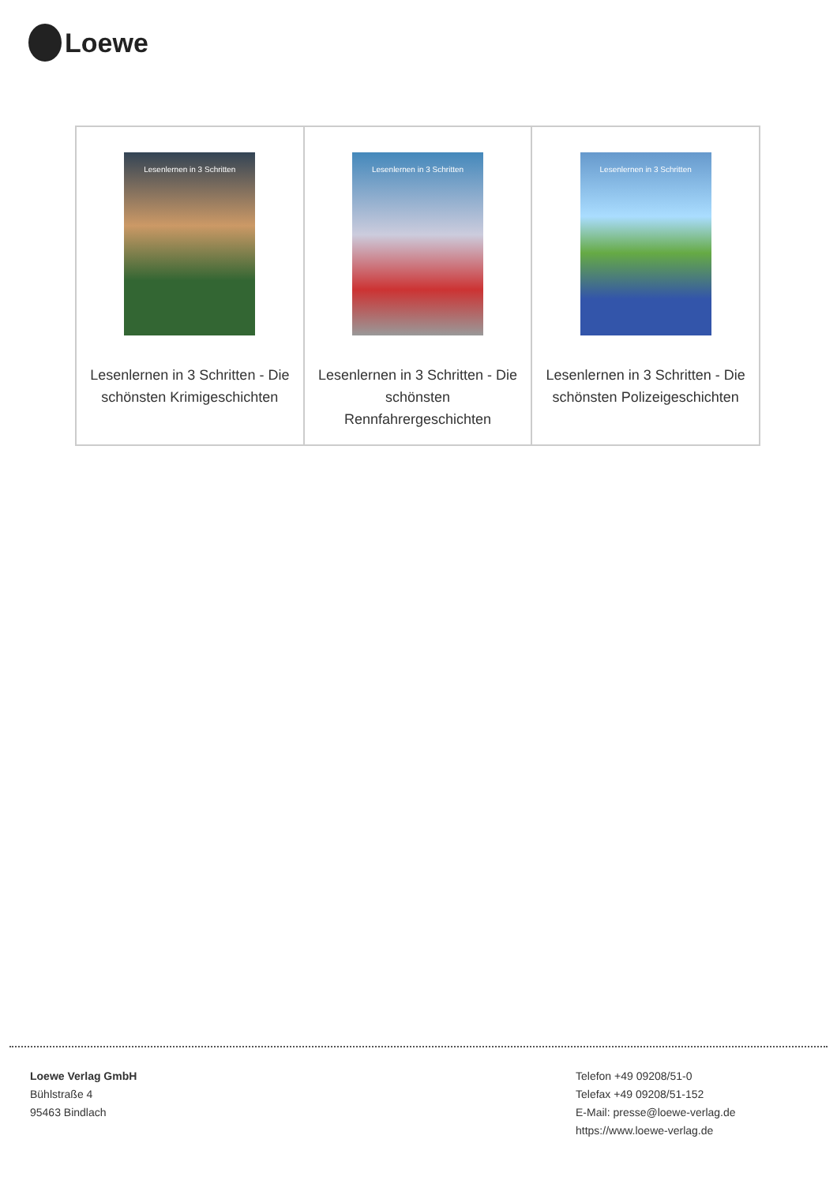Loewe
| Lesenlernen in 3 Schritten Lesenlernen in 3 Schritten - Die schönsten Krimigeschichten | Lesenlernen in 3 Schritten Lesenlernen in 3 Schritten - Die schönsten Rennfahrergeschichten | Lesenlernen in 3 Schritten Lesenlernen in 3 Schritten - Die schönsten Polizeigeschichten |
Loewe Verlag GmbH
Bühlstraße 4
95463 Bindlach
Telefon +49 09208/51-0
Telefax +49 09208/51-152
E-Mail: presse@loewe-verlag.de
https://www.loewe-verlag.de